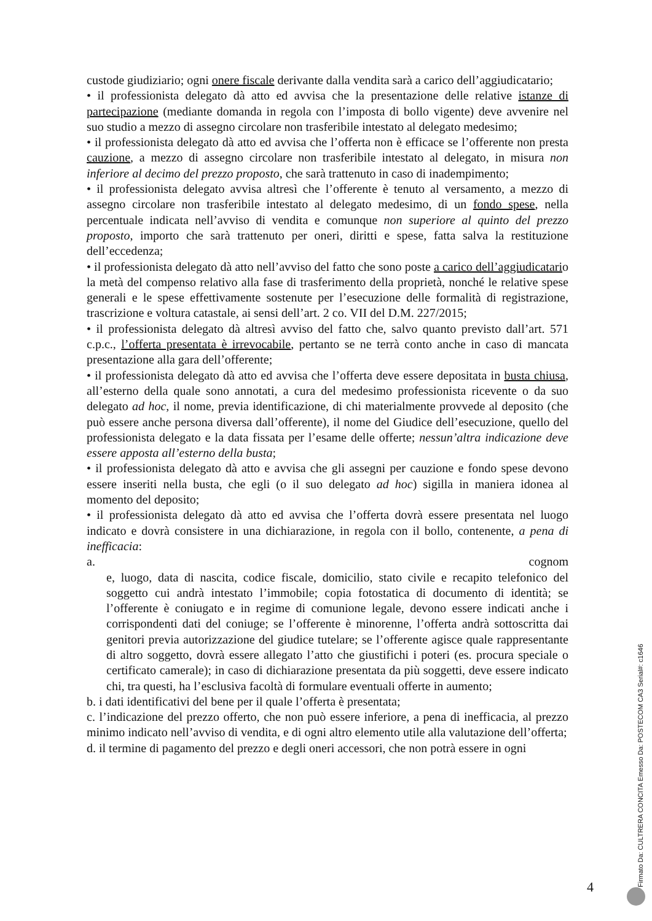custode giudiziario; ogni onere fiscale derivante dalla vendita sarà a carico dell’aggiudicatario;
• il professionista delegato dà atto ed avvisa che la presentazione delle relative istanze di partecipazione (mediante domanda in regola con l’imposta di bollo vigente) deve avvenire nel suo studio a mezzo di assegno circolare non trasferibile intestato al delegato medesimo;
• il professionista delegato dà atto ed avvisa che l’offerta non è efficace se l’offerente non presta cauzione, a mezzo di assegno circolare non trasferibile intestato al delegato, in misura non inferiore al decimo del prezzo proposto, che sarà trattenuto in caso di inadempimento;
• il professionista delegato avvisa altresì che l’offerente è tenuto al versamento, a mezzo di assegno circolare non trasferibile intestato al delegato medesimo, di un fondo spese, nella percentuale indicata nell’avviso di vendita e comunque non superiore al quinto del prezzo proposto, importo che sarà trattenuto per oneri, diritti e spese, fatta salva la restituzione dell’eccedenza;
• il professionista delegato dà atto nell’avviso del fatto che sono poste a carico dell’aggiudicatario la metà del compenso relativo alla fase di trasferimento della proprietà, nonché le relative spese generali e le spese effettivamente sostenute per l’esecuzione delle formalità di registrazione, trascrizione e voltura catastale, ai sensi dell’art. 2 co. VII del D.M. 227/2015;
• il professionista delegato dà altresì avviso del fatto che, salvo quanto previsto dall’art. 571 c.p.c., l’offerta presentata è irrevocabile, pertanto se ne terrà conto anche in caso di mancata presentazione alla gara dell’offerente;
• il professionista delegato dà atto ed avvisa che l’offerta deve essere depositata in busta chiusa, all’esterno della quale sono annotati, a cura del medesimo professionista ricevente o da suo delegato ad hoc, il nome, previa identificazione, di chi materialmente provvede al deposito (che può essere anche persona diversa dall’offerente), il nome del Giudice dell’esecuzione, quello del professionista delegato e la data fissata per l’esame delle offerte; nessun’altra indicazione deve essere apposta all’esterno della busta;
• il professionista delegato dà atto e avvisa che gli assegni per cauzione e fondo spese devono essere inseriti nella busta, che egli (o il suo delegato ad hoc) sigilla in maniera idonea al momento del deposito;
• il professionista delegato dà atto ed avvisa che l’offerta dovrà essere presentata nel luogo indicato e dovrà consistere in una dichiarazione, in regola con il bollo, contenente, a pena di inefficacia:
a. cognom
e, luogo, data di nascita, codice fiscale, domicilio, stato civile e recapito telefonico del soggetto cui andrà intestato l’immobile; copia fotostatica di documento di identità; se l’offerente è coniugato e in regime di comunione legale, devono essere indicati anche i corrispondenti dati del coniuge; se l’offerente è minorenne, l’offerta andrà sottoscritta dai genitori previa autorizzazione del giudice tutelare; se l’offerente agisce quale rappresentante di altro soggetto, dovrà essere allegato l’atto che giustifichi i poteri (es. procura speciale o certificato camerale); in caso di dichiarazione presentata da più soggetti, deve essere indicato chi, tra questi, ha l’esclusiva facoltà di formulare eventuali offerte in aumento;
b. i dati identificativi del bene per il quale l’offerta è presentata;
c. l’indicazione del prezzo offerto, che non può essere inferiore, a pena di inefficacia, al prezzo minimo indicato nell’avviso di vendita, e di ogni altro elemento utile alla valutazione dell’offerta;
d. il termine di pagamento del prezzo e degli oneri accessori, che non potrà essere in ogni
4
Firmato Da: CULTRERA CONCITA Emesso Da: POSTECOM CA3 Serial#: c1646